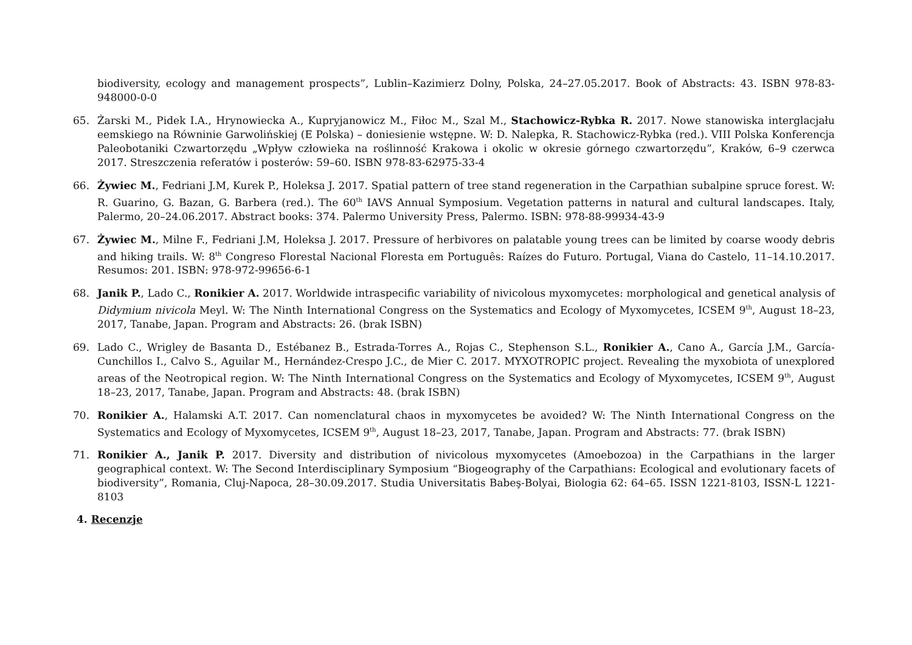biodiversity, ecology and management prospects”, Lublin–Kazimierz Dolny, Polska, 24–27.05.2017. Book of Abstracts: 43. ISBN 978-83-948000-0-0
65. Żarski M., Pidek I.A., Hrynowiecka A., Kupryjanowicz M., Fiłoc M., Szal M., Stachowicz-Rybka R. 2017. Nowe stanowiska interglacjału eemskiego na Równinie Garwolińskiej (E Polska) – doniesienie wstępne. W: D. Nalepka, R. Stachowicz-Rybka (red.). VIII Polska Konferencja Paleobotaniki Czwartorzędu „Wpływ człowieka na roślinność Krakowa i okolic w okresie górnego czwartorzędu”, Kraków, 6–9 czerwca 2017. Streszczenia referatów i posterów: 59–60. ISBN 978-83-62975-33-4
66. Żywiec M., Fedriani J.M, Kurek P., Holeksa J. 2017. Spatial pattern of tree stand regeneration in the Carpathian subalpine spruce forest. W: R. Guarino, G. Bazan, G. Barbera (red.). The 60<sup>th</sup> IAVS Annual Symposium. Vegetation patterns in natural and cultural landscapes. Italy, Palermo, 20–24.06.2017. Abstract books: 374. Palermo University Press, Palermo. ISBN: 978-88-99934-43-9
67. Żywiec M., Milne F., Fedriani J.M, Holeksa J. 2017. Pressure of herbivores on palatable young trees can be limited by coarse woody debris and hiking trails. W: 8<sup>th</sup> Congreso Florestal Nacional Floresta em Português: Raízes do Futuro. Portugal, Viana do Castelo, 11–14.10.2017. Resumos: 201. ISBN: 978-972-99656-6-1
68. Janik P., Lado C., Ronikier A. 2017. Worldwide intraspecific variability of nivicolous myxomycetes: morphological and genetical analysis of Didymium nivicola Meyl. W: The Ninth International Congress on the Systematics and Ecology of Myxomycetes, ICSEM 9<sup>th</sup>, August 18–23, 2017, Tanabe, Japan. Program and Abstracts: 26. (brak ISBN)
69. Lado C., Wrigley de Basanta D., Estébanez B., Estrada-Torres A., Rojas C., Stephenson S.L., Ronikier A., Cano A., García J.M., García-Cunchillos I., Calvo S., Aguilar M., Hernández-Crespo J.C., de Mier C. 2017. MYXOTROPIC project. Revealing the myxobiota of unexplored areas of the Neotropical region. W: The Ninth International Congress on the Systematics and Ecology of Myxomycetes, ICSEM 9<sup>th</sup>, August 18–23, 2017, Tanabe, Japan. Program and Abstracts: 48. (brak ISBN)
70. Ronikier A., Halamski A.T. 2017. Can nomenclatural chaos in myxomycetes be avoided? W: The Ninth International Congress on the Systematics and Ecology of Myxomycetes, ICSEM 9<sup>th</sup>, August 18–23, 2017, Tanabe, Japan. Program and Abstracts: 77. (brak ISBN)
71. Ronikier A., Janik P. 2017. Diversity and distribution of nivicolous myxomycetes (Amoebozoa) in the Carpathians in the larger geographical context. W: The Second Interdisciplinary Symposium “Biogeography of the Carpathians: Ecological and evolutionary facets of biodiversity”, Romania, Cluj-Napoca, 28–30.09.2017. Studia Universitatis Babeş-Bolyai, Biologia 62: 64–65. ISSN 1221-8103, ISSN-L 1221-8103
4. Recenzje